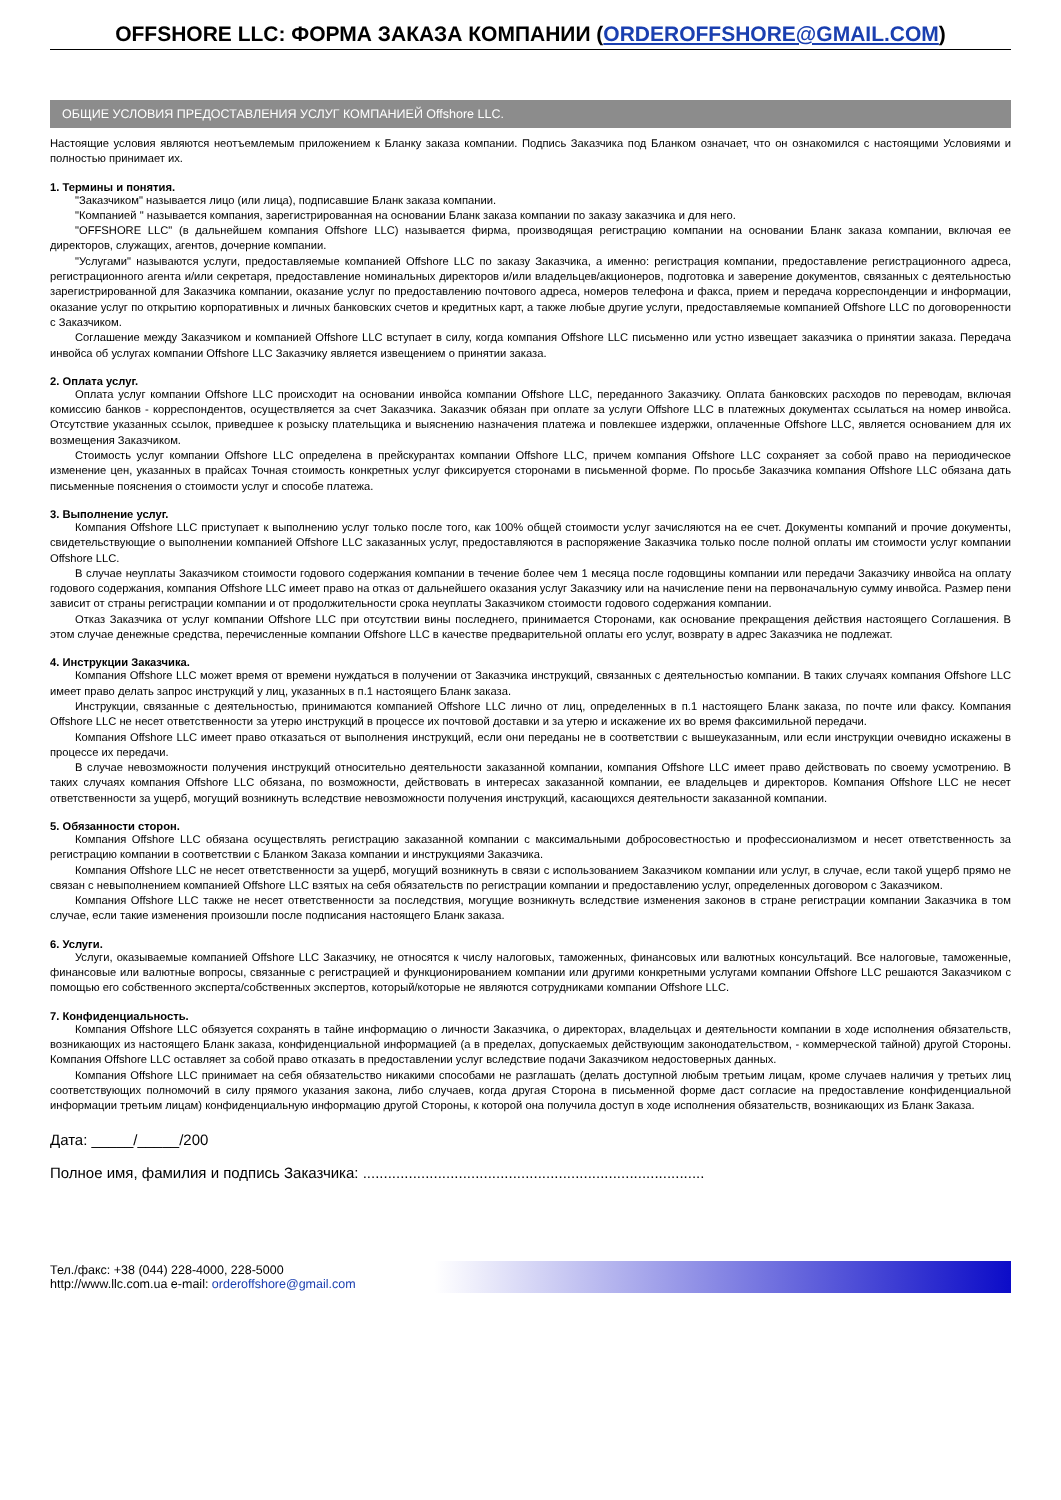OFFSHORE LLC: ФОРМА ЗАКАЗА КОМПАНИИ (ORDEROFFSHORE@GMAIL.COM)
ОБЩИЕ УСЛОВИЯ ПРЕДОСТАВЛЕНИЯ УСЛУГ КОМПАНИЕЙ Offshore LLC.
Настоящие условия являются неотъемлемым приложением к Бланку заказа компании. Подпись Заказчика под Бланком означает, что он ознакомился с настоящими Условиями и полностью принимает их.
1. Термины и понятия.
"Заказчиком" называется лицо (или лица), подписавшие Бланк заказа компании.
"Компанией " называется компания, зарегистрированная на основании Бланк заказа компании по заказу заказчика и для него.
"OFFSHORE LLC" (в дальнейшем компания Offshore LLC) называется фирма, производящая регистрацию компании на основании Бланк заказа компании, включая ее директоров, служащих, агентов, дочерние компании.
"Услугами" называются услуги, предоставляемые компанией Offshore LLC по заказу Заказчика, а именно: регистрация компании, предоставление регистрационного адреса, регистрационного агента и/или секретаря, предоставление номинальных директоров и/или владельцев/акционеров, подготовка и заверение документов, связанных с деятельностью зарегистрированной для Заказчика компании, оказание услуг по предоставлению почтового адреса, номеров телефона и факса, прием и передача корреспонденции и информации, оказание услуг по открытию корпоративных и личных банковских счетов и кредитных карт, а также любые другие услуги, предоставляемые компанией Offshore LLC по договоренности с Заказчиком.
Соглашение между Заказчиком и компанией Offshore LLC вступает в силу, когда компания Offshore LLC письменно или устно извещает заказчика о принятии заказа. Передача инвойса об услугах компании Offshore LLC Заказчику является извещением о принятии заказа.
2. Оплата услуг.
Оплата услуг компании Offshore LLC происходит на основании инвойса компании Offshore LLC, переданного Заказчику. Оплата банковских расходов по переводам, включая комиссию банков - корреспондентов, осуществляется за счет Заказчика. Заказчик обязан при оплате за услуги Offshore LLC в платежных документах ссылаться на номер инвойса. Отсутствие указанных ссылок, приведшее к розыску плательщика и выяснению назначения платежа и повлекшее издержки, оплаченные Offshore LLC, является основанием для их возмещения Заказчиком.
Стоимость услуг компании Offshore LLC определена в прейскурантах компании Offshore LLC, причем компания Offshore LLC сохраняет за собой право на периодическое изменение цен, указанных в прайсах Точная стоимость конкретных услуг фиксируется сторонами в письменной форме. По просьбе Заказчика компания Offshore LLC обязана дать письменные пояснения о стоимости услуг и способе платежа.
3. Выполнение услуг.
Компания Offshore LLC приступает к выполнению услуг только после того, как 100% общей стоимости услуг зачисляются на ее счет. Документы компаний и прочие документы, свидетельствующие о выполнении компанией Offshore LLC заказанных услуг, предоставляются в распоряжение Заказчика только после полной оплаты им стоимости услуг компании Offshore LLC.
В случае неуплаты Заказчиком стоимости годового содержания компании в течение более чем 1 месяца после годовщины компании или передачи Заказчику инвойса на оплату годового содержания, компания Offshore LLC имеет право на отказ от дальнейшего оказания услуг Заказчику или на начисление пени на первоначальную сумму инвойса. Размер пени зависит от страны регистрации компании и от продолжительности срока неуплаты Заказчиком стоимости годового содержания компании.
Отказ Заказчика от услуг компании Offshore LLC при отсутствии вины последнего, принимается Сторонами, как основание прекращения действия настоящего Соглашения. В этом случае денежные средства, перечисленные компании Offshore LLC в качестве предварительной оплаты его услуг, возврату в адрес Заказчика не подлежат.
4. Инструкции Заказчика.
Компания Offshore LLC может время от времени нуждаться в получении от Заказчика инструкций, связанных с деятельностью компании. В таких случаях компания Offshore LLC имеет право делать запрос инструкций у лиц, указанных в п.1 настоящего Бланк заказа.
Инструкции, связанные с деятельностью, принимаются компанией Offshore LLC лично от лиц, определенных в п.1 настоящего Бланк заказа, по почте или факсу. Компания Offshore LLC не несет ответственности за утерю инструкций в процессе их почтовой доставки и за утерю и искажение их во время факсимильной передачи.
Компания Offshore LLC имеет право отказаться от выполнения инструкций, если они переданы не в соответствии с вышеуказанным, или если инструкции очевидно искажены в процессе их передачи.
В случае невозможности получения инструкций относительно деятельности заказанной компании, компания Offshore LLC имеет право действовать по своему усмотрению. В таких случаях компания Offshore LLC обязана, по возможности, действовать в интересах заказанной компании, ее владельцев и директоров. Компания Offshore LLC не несет ответственности за ущерб, могущий возникнуть вследствие невозможности получения инструкций, касающихся деятельности заказанной компании.
5. Обязанности сторон.
Компания Offshore LLC обязана осуществлять регистрацию заказанной компании с максимальными добросовестностью и профессионализмом и несет ответственность за регистрацию компании в соответствии с Бланком Заказа компании и инструкциями Заказчика.
Компания Offshore LLC не несет ответственности за ущерб, могущий возникнуть в связи с использованием Заказчиком компании или услуг, в случае, если такой ущерб прямо не связан с невыполнением компанией Offshore LLC взятых на себя обязательств по регистрации компании и предоставлению услуг, определенных договором с Заказчиком.
Компания Offshore LLC также не несет ответственности за последствия, могущие возникнуть вследствие изменения законов в стране регистрации компании Заказчика в том случае, если такие изменения произошли после подписания настоящего Бланк заказа.
6. Услуги.
Услуги, оказываемые компанией Offshore LLC Заказчику, не относятся к числу налоговых, таможенных, финансовых или валютных консультаций. Все налоговые, таможенные, финансовые или валютные вопросы, связанные с регистрацией и функционированием компании или другими конкретными услугами компании Offshore LLC решаются Заказчиком с помощью его собственного эксперта/собственных экспертов, который/которые не являются сотрудниками компании Offshore LLC.
7. Конфиденциальность.
Компания Offshore LLC обязуется сохранять в тайне информацию о личности Заказчика, о директорах, владельцах и деятельности компании в ходе исполнения обязательств, возникающих из настоящего Бланк заказа, конфиденциальной информацией (а в пределах, допускаемых действующим законодательством, - коммерческой тайной) другой Стороны. Компания Offshore LLC оставляет за собой право отказать в предоставлении услуг вследствие подачи Заказчиком недостоверных данных.
Компания Offshore LLC принимает на себя обязательство никакими способами не разглашать (делать доступной любым третьим лицам, кроме случаев наличия у третьих лиц соответствующих полномочий в силу прямого указания закона, либо случаев, когда другая Сторона в письменной форме даст согласие на предоставление конфиденциальной информации третьим лицам) конфиденциальную информацию другой Стороны, к которой она получила доступ в ходе исполнения обязательств, возникающих из Бланк Заказа.
Дата: _____/_____/200
Полное имя, фамилия и подпись Заказчика: ..................................................................................
Тел./факс: +38 (044) 228-4000, 228-5000
http://www.llc.com.ua e-mail: orderoffshore@gmail.com